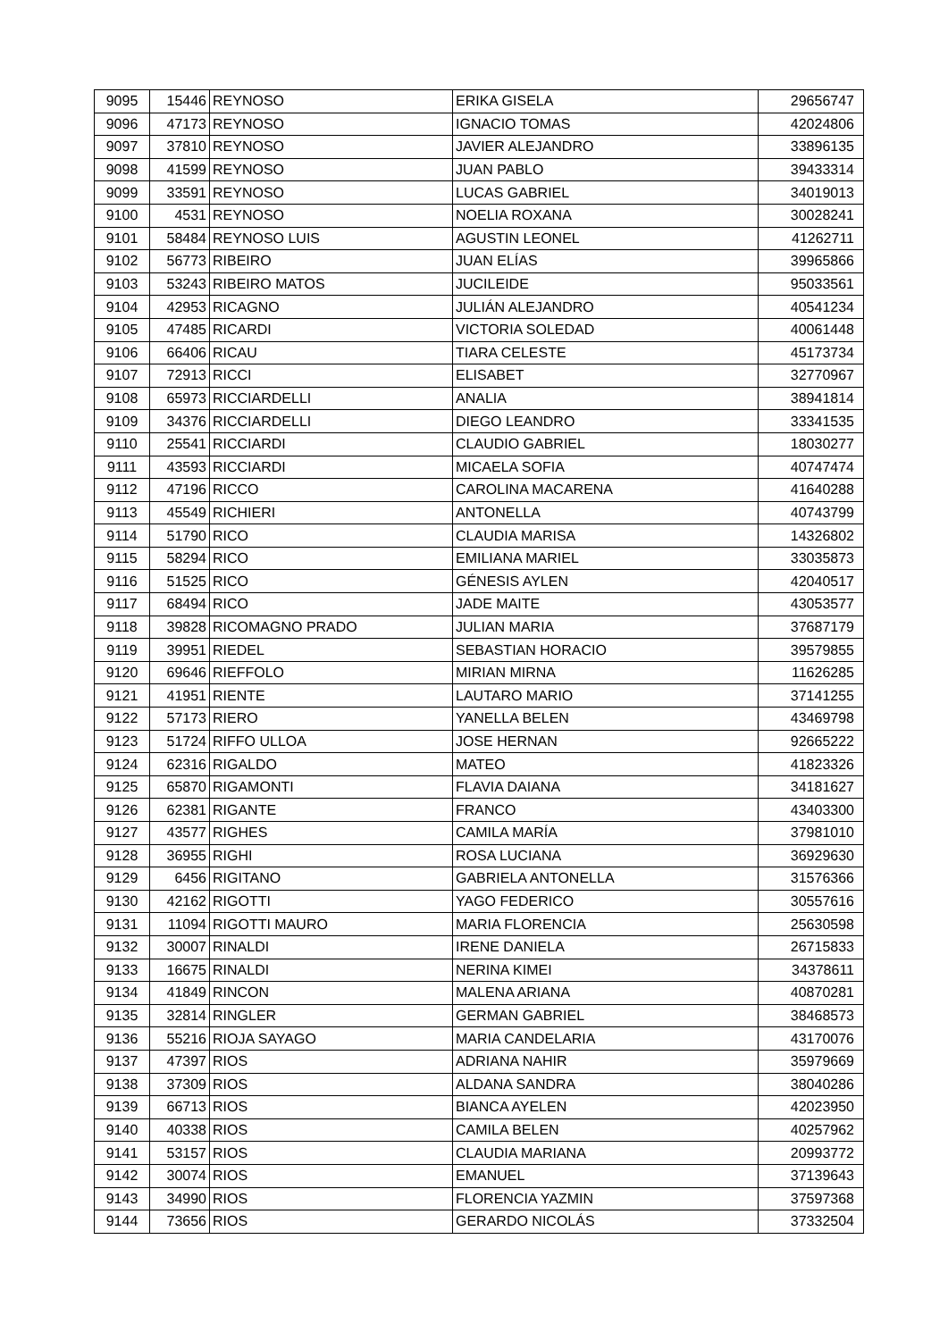| 9095 | 15446 | REYNOSO | ERIKA GISELA | 29656747 |
| 9096 | 47173 | REYNOSO | IGNACIO TOMAS | 42024806 |
| 9097 | 37810 | REYNOSO | JAVIER ALEJANDRO | 33896135 |
| 9098 | 41599 | REYNOSO | JUAN PABLO | 39433314 |
| 9099 | 33591 | REYNOSO | LUCAS GABRIEL | 34019013 |
| 9100 | 4531 | REYNOSO | NOELIA ROXANA | 30028241 |
| 9101 | 58484 | REYNOSO LUIS | AGUSTIN LEONEL | 41262711 |
| 9102 | 56773 | RIBEIRO | JUAN ELÍAS | 39965866 |
| 9103 | 53243 | RIBEIRO MATOS | JUCILEIDE | 95033561 |
| 9104 | 42953 | RICAGNO | JULIÁN ALEJANDRO | 40541234 |
| 9105 | 47485 | RICARDI | VICTORIA SOLEDAD | 40061448 |
| 9106 | 66406 | RICAU | TIARA CELESTE | 45173734 |
| 9107 | 72913 | RICCI | ELISABET | 32770967 |
| 9108 | 65973 | RICCIARDELLI | ANALIA | 38941814 |
| 9109 | 34376 | RICCIARDELLI | DIEGO LEANDRO | 33341535 |
| 9110 | 25541 | RICCIARDI | CLAUDIO GABRIEL | 18030277 |
| 9111 | 43593 | RICCIARDI | MICAELA SOFIA | 40747474 |
| 9112 | 47196 | RICCO | CAROLINA MACARENA | 41640288 |
| 9113 | 45549 | RICHIERI | ANTONELLA | 40743799 |
| 9114 | 51790 | RICO | CLAUDIA MARISA | 14326802 |
| 9115 | 58294 | RICO | EMILIANA MARIEL | 33035873 |
| 9116 | 51525 | RICO | GÉNESIS AYLEN | 42040517 |
| 9117 | 68494 | RICO | JADE MAITE | 43053577 |
| 9118 | 39828 | RICOMAGNO PRADO | JULIAN MARIA | 37687179 |
| 9119 | 39951 | RIEDEL | SEBASTIAN HORACIO | 39579855 |
| 9120 | 69646 | RIEFFOLO | MIRIAN MIRNA | 11626285 |
| 9121 | 41951 | RIENTE | LAUTARO MARIO | 37141255 |
| 9122 | 57173 | RIERO | YANELLA BELEN | 43469798 |
| 9123 | 51724 | RIFFO ULLOA | JOSE HERNAN | 92665222 |
| 9124 | 62316 | RIGALDO | MATEO | 41823326 |
| 9125 | 65870 | RIGAMONTI | FLAVIA DAIANA | 34181627 |
| 9126 | 62381 | RIGANTE | FRANCO | 43403300 |
| 9127 | 43577 | RIGHES | CAMILA MARÍA | 37981010 |
| 9128 | 36955 | RIGHI | ROSA LUCIANA | 36929630 |
| 9129 | 6456 | RIGITANO | GABRIELA ANTONELLA | 31576366 |
| 9130 | 42162 | RIGOTTI | YAGO FEDERICO | 30557616 |
| 9131 | 11094 | RIGOTTI MAURO | MARIA FLORENCIA | 25630598 |
| 9132 | 30007 | RINALDI | IRENE DANIELA | 26715833 |
| 9133 | 16675 | RINALDI | NERINA KIMEI | 34378611 |
| 9134 | 41849 | RINCON | MALENA ARIANA | 40870281 |
| 9135 | 32814 | RINGLER | GERMAN GABRIEL | 38468573 |
| 9136 | 55216 | RIOJA SAYAGO | MARIA CANDELARIA | 43170076 |
| 9137 | 47397 | RIOS | ADRIANA NAHIR | 35979669 |
| 9138 | 37309 | RIOS | ALDANA SANDRA | 38040286 |
| 9139 | 66713 | RIOS | BIANCA AYELEN | 42023950 |
| 9140 | 40338 | RIOS | CAMILA BELEN | 40257962 |
| 9141 | 53157 | RIOS | CLAUDIA MARIANA | 20993772 |
| 9142 | 30074 | RIOS | EMANUEL | 37139643 |
| 9143 | 34990 | RIOS | FLORENCIA YAZMIN | 37597368 |
| 9144 | 73656 | RIOS | GERARDO NICOLÁS | 37332504 |